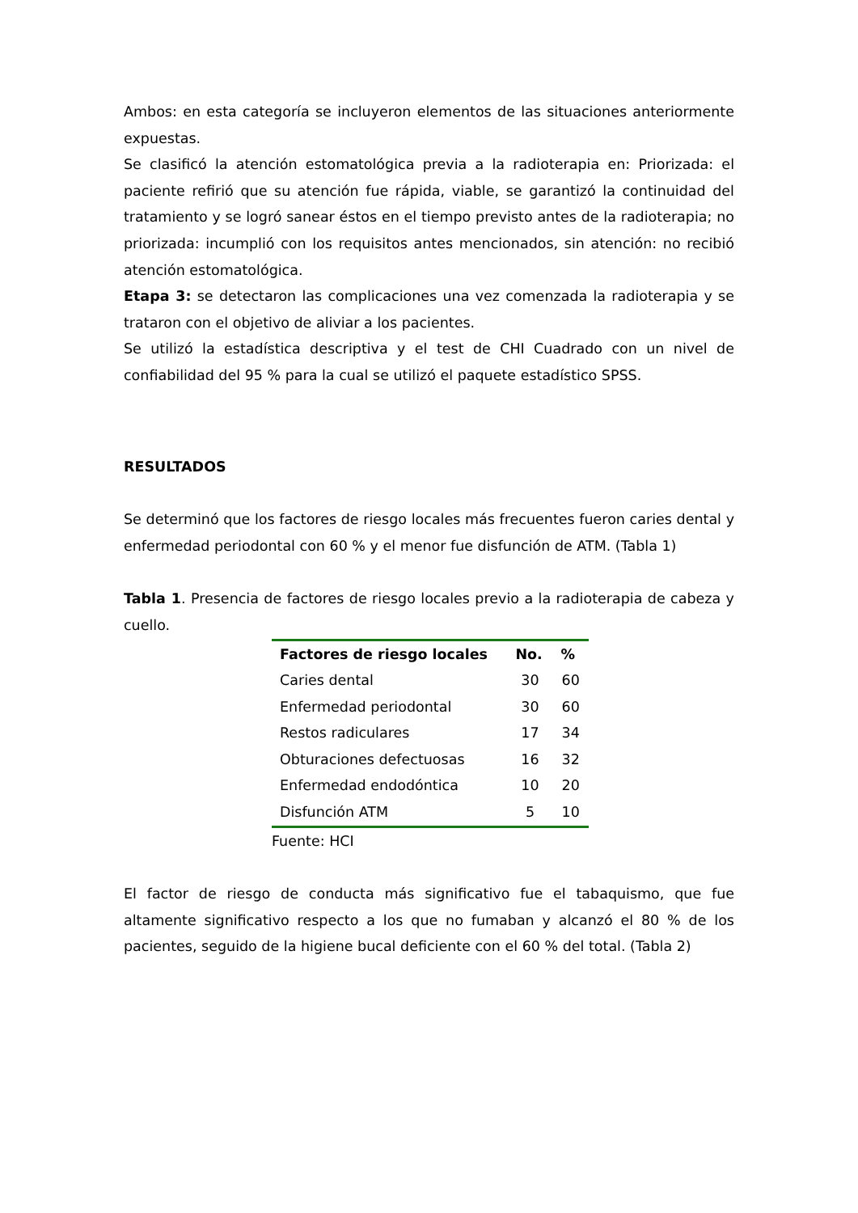Ambos: en esta categoría se incluyeron elementos de las situaciones anteriormente expuestas.
Se clasificó la atención estomatológica previa a la radioterapia en: Priorizada: el paciente refirió que su atención fue rápida, viable, se garantizó la continuidad del tratamiento y se logró sanear éstos en el tiempo previsto antes de la radioterapia; no priorizada: incumplió con los requisitos antes mencionados, sin atención: no recibió atención estomatológica.
Etapa 3: se detectaron las complicaciones una vez comenzada la radioterapia y se trataron con el objetivo de aliviar a los pacientes.
Se utilizó la estadística descriptiva y el test de CHI Cuadrado con un nivel de confiabilidad del 95 % para la cual se utilizó el paquete estadístico SPSS.
RESULTADOS
Se determinó que los factores de riesgo locales más frecuentes fueron caries dental y enfermedad periodontal con 60 % y el menor fue disfunción de ATM. (Tabla 1)
Tabla 1. Presencia de factores de riesgo locales previo a la radioterapia de cabeza y cuello.
| Factores de riesgo locales | No. | % |
| --- | --- | --- |
| Caries dental | 30 | 60 |
| Enfermedad periodontal | 30 | 60 |
| Restos radiculares | 17 | 34 |
| Obturaciones defectuosas | 16 | 32 |
| Enfermedad endodóntica | 10 | 20 |
| Disfunción ATM | 5 | 10 |
Fuente: HCI
El factor de riesgo de conducta más significativo fue el tabaquismo, que fue altamente significativo respecto a los que no fumaban y alcanzó el 80 % de los pacientes, seguido de la higiene bucal deficiente con el 60 % del total. (Tabla 2)